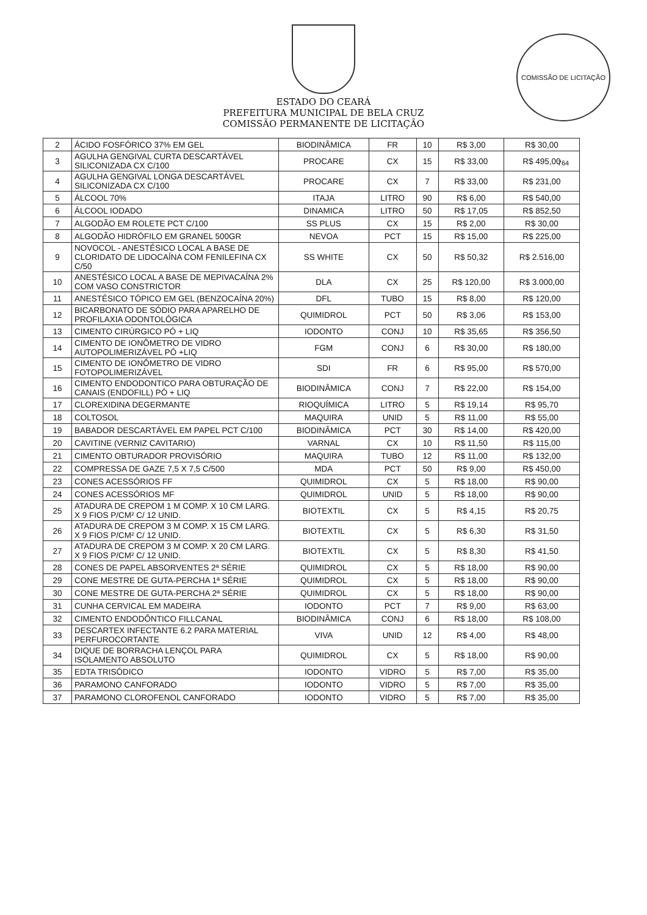COMISSÃO DE LICITAÇÃO 764
ESTADO DO CEARÁ
PREFEITURA MUNICIPAL DE BELA CRUZ
COMISSÃO PERMANENTE DE LICITAÇÃO
| 2 | ÁCIDO FOSFÓRICO 37% EM GEL | BIODINÂMICA | FR | 10 | R$ 3,00 | R$ 30,00 |
| 3 | AGULHA GENGIVAL CURTA DESCARTÁVEL SILICONIZADA CX C/100 | PROCARE | CX | 15 | R$ 33,00 | R$ 495,00 |
| 4 | AGULHA GENGIVAL LONGA DESCARTÁVEL SILICONIZADA CX C/100 | PROCARE | CX | 7 | R$ 33,00 | R$ 231,00 |
| 5 | ÁLCOOL 70% | ITAJA | LITRO | 90 | R$ 6,00 | R$ 540,00 |
| 6 | ÁLCOOL IODADO | DINAMICA | LITRO | 50 | R$ 17,05 | R$ 852,50 |
| 7 | ALGODÃO EM ROLETE PCT C/100 | SS PLUS | CX | 15 | R$ 2,00 | R$ 30,00 |
| 8 | ALGODÃO HIDRÓFILO EM GRANEL 500GR | NEVOA | PCT | 15 | R$ 15,00 | R$ 225,00 |
| 9 | NOVOCOL - ANESTÉSICO LOCAL A BASE DE CLORIDATO DE LIDOCAÍNA COM FENILEFINA CX C/50 | SS WHITE | CX | 50 | R$ 50,32 | R$ 2.516,00 |
| 10 | ANESTÉSICO LOCAL A BASE DE MEPIVACAÍNA 2% COM VASO CONSTRICTOR | DLA | CX | 25 | R$ 120,00 | R$ 3.000,00 |
| 11 | ANESTÉSICO TÓPICO EM GEL (BENZOCAÍNA 20%) | DFL | TUBO | 15 | R$ 8,00 | R$ 120,00 |
| 12 | BICARBONATO DE SÓDIO PARA APARELHO DE PROFILAXIA ODONTOLÓGICA | QUIMIDROL | PCT | 50 | R$ 3,06 | R$ 153,00 |
| 13 | CIMENTO CIRÚRGICO PÓ + LIQ | IODONTO | CONJ | 10 | R$ 35,65 | R$ 356,50 |
| 14 | CIMENTO DE IONÔMETRO DE VIDRO AUTOPOLIMERIZÁVEL PÓ +LIQ | FGM | CONJ | 6 | R$ 30,00 | R$ 180,00 |
| 15 | CIMENTO DE IONÔMETRO DE VIDRO FOTOPOLIMERIZÁVEL | SDI | FR | 6 | R$ 95,00 | R$ 570,00 |
| 16 | CIMENTO ENDODONTICO PARA OBTURAÇÃO DE CANAIS (ENDOFILL) PÓ + LIQ | BIODINÂMICA | CONJ | 7 | R$ 22,00 | R$ 154,00 |
| 17 | CLOREXIDINA DEGERMANTE | RIOQUÍMICA | LITRO | 5 | R$ 19,14 | R$ 95,70 |
| 18 | COLTOSOL | MAQUIRA | UNID | 5 | R$ 11,00 | R$ 55,00 |
| 19 | BABADOR DESCARTÁVEL EM PAPEL PCT C/100 | BIODINÂMICA | PCT | 30 | R$ 14,00 | R$ 420,00 |
| 20 | CAVITINE (VERNIZ CAVITARIO) | VARNAL | CX | 10 | R$ 11,50 | R$ 115,00 |
| 21 | CIMENTO OBTURADOR PROVISÓRIO | MAQUIRA | TUBO | 12 | R$ 11,00 | R$ 132,00 |
| 22 | COMPRESSA DE GAZE 7,5 X 7,5 C/500 | MDA | PCT | 50 | R$ 9,00 | R$ 450,00 |
| 23 | CONES ACESSÓRIOS FF | QUIMIDROL | CX | 5 | R$ 18,00 | R$ 90,00 |
| 24 | CONES ACESSÓRIOS MF | QUIMIDROL | UNID | 5 | R$ 18,00 | R$ 90,00 |
| 25 | ATADURA DE CREPOM 1 M COMP. X 10 CM LARG. X 9 FIOS P/CM² C/ 12 UNID. | BIOTEXTIL | CX | 5 | R$ 4,15 | R$ 20,75 |
| 26 | ATADURA DE CREPOM 3 M COMP. X 15 CM LARG. X 9 FIOS P/CM² C/ 12 UNID. | BIOTEXTIL | CX | 5 | R$ 6,30 | R$ 31,50 |
| 27 | ATADURA DE CREPOM 3 M COMP. X 20 CM LARG. X 9 FIOS P/CM² C/ 12 UNID. | BIOTEXTIL | CX | 5 | R$ 8,30 | R$ 41,50 |
| 28 | CONES DE PAPEL ABSORVENTES 2ª SÉRIE | QUIMIDROL | CX | 5 | R$ 18,00 | R$ 90,00 |
| 29 | CONE MESTRE DE GUTA-PERCHA 1ª SÉRIE | QUIMIDROL | CX | 5 | R$ 18,00 | R$ 90,00 |
| 30 | CONE MESTRE DE GUTA-PERCHA 2ª SÉRIE | QUIMIDROL | CX | 5 | R$ 18,00 | R$ 90,00 |
| 31 | CUNHA CERVICAL EM MADEIRA | IODONTO | PCT | 7 | R$ 9,00 | R$ 63,00 |
| 32 | CIMENTO ENDODÔNTICO FILLCANAL | BIODINÂMICA | CONJ | 6 | R$ 18,00 | R$ 108,00 |
| 33 | DESCARTEX INFECTANTE 6.2 PARA MATERIAL PERFUROCORTANTE | VIVA | UNID | 12 | R$ 4,00 | R$ 48,00 |
| 34 | DIQUE DE BORRACHA LENÇOL PARA ISOLAMENTO ABSOLUTO | QUIMIDROL | CX | 5 | R$ 18,00 | R$ 90,00 |
| 35 | EDTA TRISÓDICO | IODONTO | VIDRO | 5 | R$ 7,00 | R$ 35,00 |
| 36 | PARAMONO CANFORADO | IODONTO | VIDRO | 5 | R$ 7,00 | R$ 35,00 |
| 37 | PARAMONO CLOROFENOL CANFORADO | IODONTO | VIDRO | 5 | R$ 7,00 | R$ 35,00 |